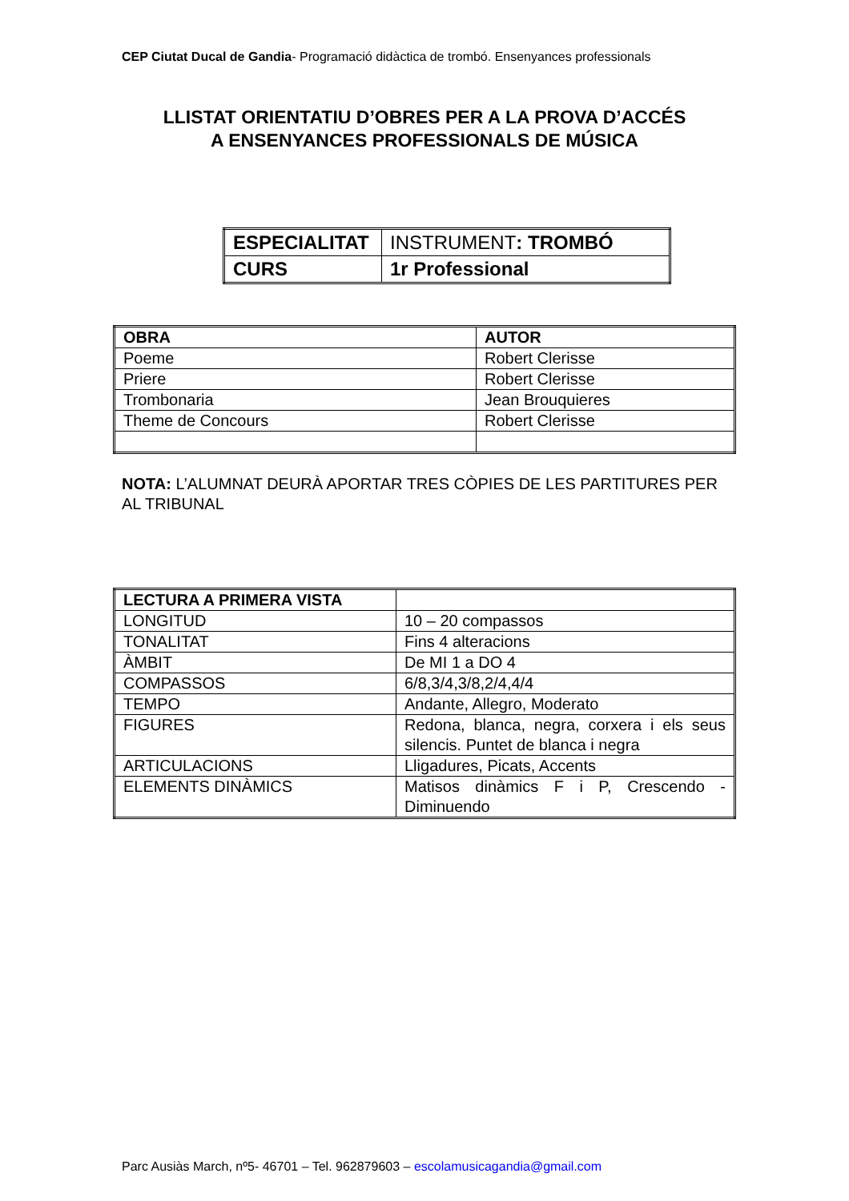CEP Ciutat Ducal de Gandia- Programació didàctica de trombó. Ensenyances professionals
LLISTAT ORIENTATIU D’OBRES PER A LA PROVA D’ACCÉS A ENSENYANCES PROFESSIONALS DE MÚSICA
| ESPECIALITAT | INSTRUMENT : TROMBÓ |
| CURS | 1r Professional |
| OBRA | AUTOR |
| Poeme | Robert Clerisse |
| Priere | Robert Clerisse |
| Trombonaria | Jean Brouquieres |
| Theme de Concours | Robert Clerisse |
NOTA: L’ALUMNAT DEURÀ APORTAR TRES CÒPIES DE LES PARTITURES PER AL TRIBUNAL
| LECTURA A PRIMERA VISTA | |
| LONGITUD | 10 – 20 compassos |
| TONALITAT | Fins 4 alteracions |
| ÀMBIT | De MI 1 a DO 4 |
| COMPASSOS | 6/8,3/4,3/8,2/4,4/4 |
| TEMPO | Andante, Allegro, Moderato |
| FIGURES | Redona, blanca, negra, corxera i els seus silencis. Puntet de blanca i negra |
| ARTICULACIONS | Lligadures, Picats, Accents |
| ELEMENTS DINÀMICS | Matisos dinàmics F i P, Crescendo - Diminuendo |
Parc Ausiàs March, nº5- 46701 – Tel. 962879603 – escolamusicagandia@gmail.com